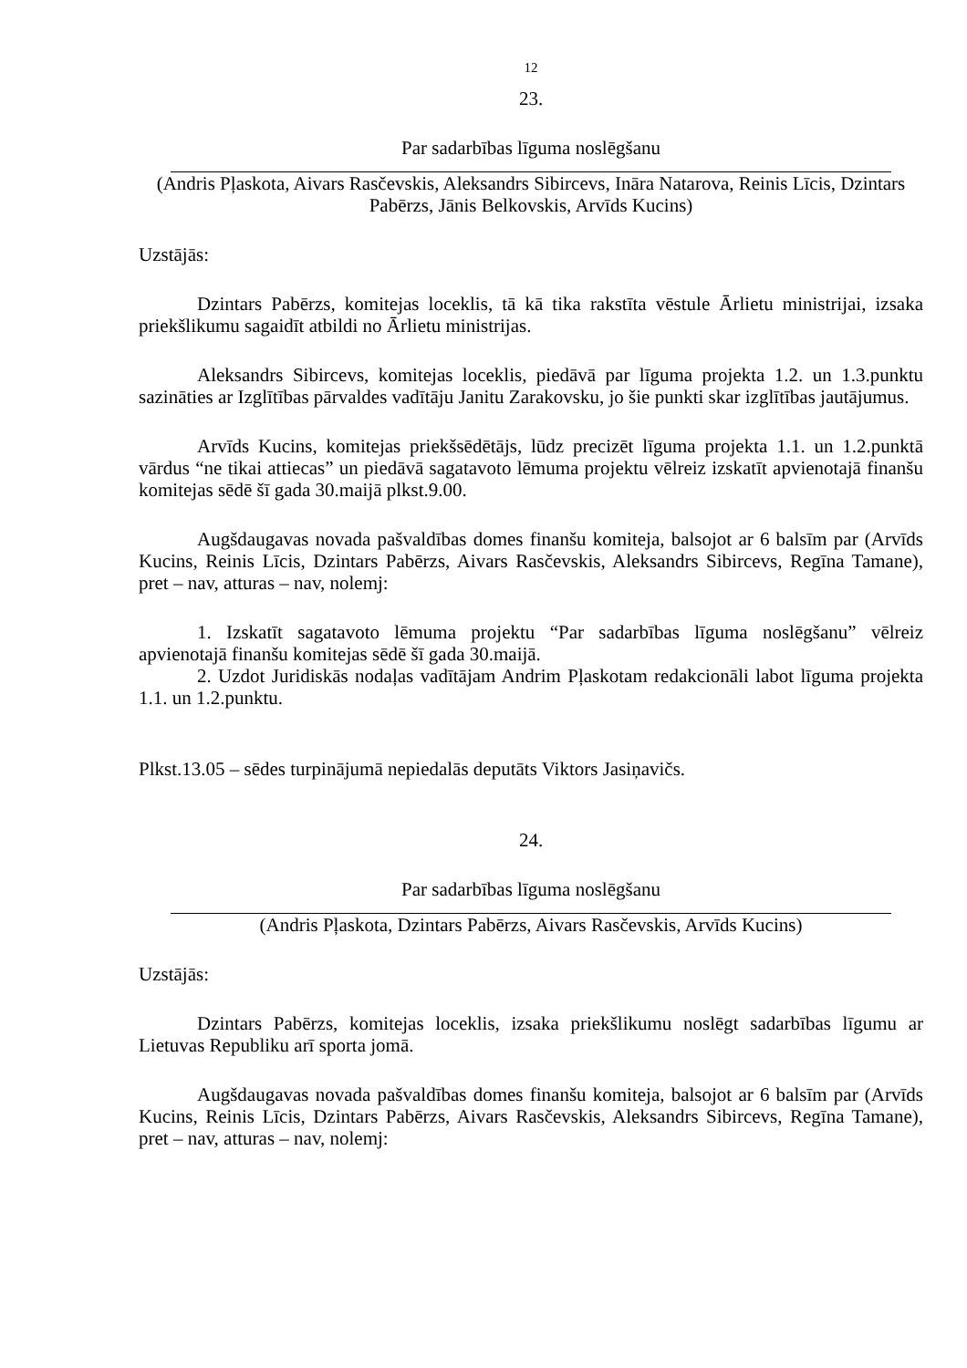12
23.
Par sadarbības līguma noslēgšanu
(Andris Pļaskota, Aivars Rasčevskis, Aleksandrs Sibircevs, Ināra Natarova, Reinis Līcis, Dzintars Pabērzs, Jānis Belkovskis, Arvīds Kucins)
Uzstājās:
Dzintars Pabērzs, komitejas loceklis, tā kā tika rakstīta vēstule Ārlietu ministrijai, izsaka priekšlikumu sagaidīt atbildi no Ārlietu ministrijas.
Aleksandrs Sibircevs, komitejas loceklis, piedāvā par līguma projekta 1.2. un 1.3.punktu sazināties ar Izglītības pārvaldes vadītāju Janitu Zarakovsku, jo šie punkti skar izglītības jautājumus.
Arvīds Kucins, komitejas priekšsēdētājs, lūdz precizēt līguma projekta 1.1. un 1.2.punktā vārdus “ne tikai attiecas” un piedāvā sagatavoto lēmuma projektu vēlreiz izskatīt apvienotajā finanšu komitejas sēdē šī gada 30.maijā plkst.9.00.
Augšdaugavas novada pašvaldības domes finanšu komiteja, balsojot ar 6 balsīm par (Arvīds Kucins, Reinis Līcis, Dzintars Pabērzs, Aivars Rasčevskis, Aleksandrs Sibircevs, Regīna Tamane), pret – nav, atturas – nav, nolemj:
1. Izskatīt sagatavoto lēmuma projektu “Par sadarbības līguma noslēgšanu” vēlreiz apvienotajā finanšu komitejas sēdē šī gada 30.maijā.
2. Uzdot Juridiskās nodaļas vadītājam Andrim Pļaskotam redakcionāli labot līguma projekta 1.1. un 1.2.punktu.
Plkst.13.05 – sēdes turpinājumā nepiedalās deputāts Viktors Jasiņavičs.
24.
Par sadarbības līguma noslēgšanu
(Andris Pļaskota, Dzintars Pabērzs, Aivars Rasčevskis, Arvīds Kucins)
Uzstājās:
Dzintars Pabērzs, komitejas loceklis, izsaka priekšlikumu noslēgt sadarbības līgumu ar Lietuvas Republiku arī sporta jomā.
Augšdaugavas novada pašvaldības domes finanšu komiteja, balsojot ar 6 balsīm par (Arvīds Kucins, Reinis Līcis, Dzintars Pabērzs, Aivars Rasčevskis, Aleksandrs Sibircevs, Regīna Tamane), pret – nav, atturas – nav, nolemj: